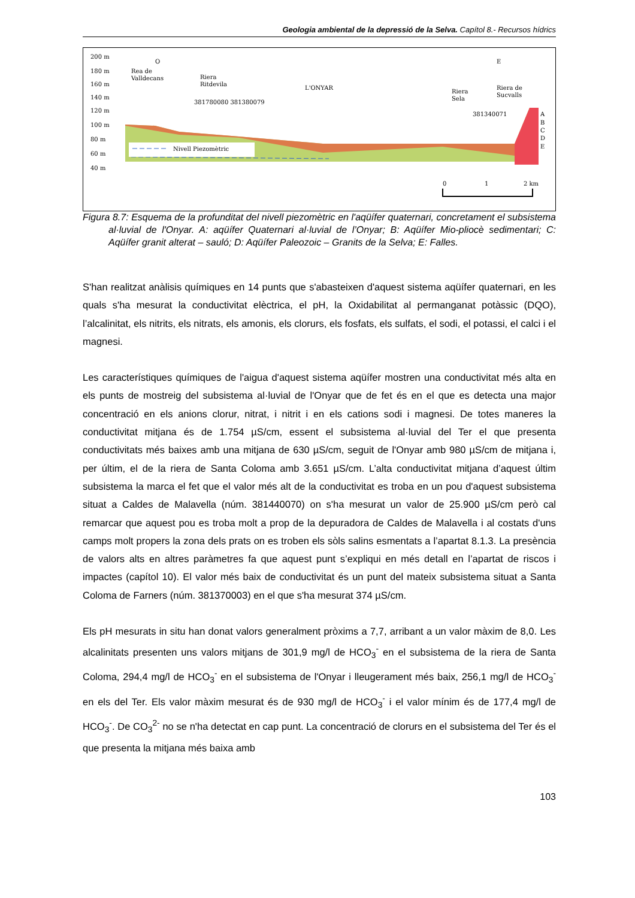Geologia ambiental de la depressió de la Selva. Capítol 8.- Recursos hídrics
200 m
180 m
160 m
140 m
120 m
100 m
80 m
60 m
40 m
O
E
Rea de
Valldecans
Riera
Ritdevila
L'ONYAR
Riera
Sela
Riera de
Sucvalls
381780080 381380079
381340071
Nivell Piezomètric
A
B
C
D
E
0
1
2 km
Figura 8.7: Esquema de la profunditat del nivell piezomètric en l'aqüífer quaternari, concretament el subsistema al·luvial de l'Onyar. A: aqüífer Quaternari al·luvial de l’Onyar; B: Aqüífer Mio-pliocè sedimentari; C: Aqüífer granit alterat – sauló; D: Aqüífer Paleozoic – Granits de la Selva; E: Falles.
S'han realitzat anàlisis químiques en 14 punts que s'abasteixen d'aquest sistema aqüífer quaternari, en les quals s'ha mesurat la conductivitat elèctrica, el pH, la Oxidabilitat al permanganat potàssic (DQO), l’alcalinitat, els nitrits, els nitrats, els amonis, els clorurs, els fosfats, els sulfats, el sodi, el potassi, el calci i el magnesi.
Les característiques químiques de l'aigua d'aquest sistema aqüífer mostren una conductivitat més alta en els punts de mostreig del subsistema al·luvial de l'Onyar que de fet és en el que es detecta una major concentració en els anions clorur, nitrat, i nitrit i en els cations sodi i magnesi. De totes maneres la conductivitat mitjana és de 1.754 µS/cm, essent el subsistema al·luvial del Ter el que presenta conductivitats més baixes amb una mitjana de 630 µS/cm, seguit de l'Onyar amb 980 µS/cm de mitjana i, per últim, el de la riera de Santa Coloma amb 3.651 µS/cm. L’alta conductivitat mitjana d’aquest últim subsistema la marca el fet que el valor més alt de la conductivitat es troba en un pou d'aquest subsistema situat a Caldes de Malavella (núm. 381440070) on s'ha mesurat un valor de 25.900 µS/cm però cal remarcar que aquest pou es troba molt a prop de la depuradora de Caldes de Malavella i al costats d'uns camps molt propers la zona dels prats on es troben els sòls salins esmentats a l’apartat 8.1.3. La presència de valors alts en altres paràmetres fa que aquest punt s’expliqui en més detall en l’apartat de riscos i impactes (capítol 10). El valor més baix de conductivitat és un punt del mateix subsistema situat a Santa Coloma de Farners (núm. 381370003) en el que s'ha mesurat 374 µS/cm.
Els pH mesurats in situ han donat valors generalment pròxims a 7,7, arribant a un valor màxim de 8,0. Les alcalinitats presenten uns valors mitjans de 301,9 mg/l de HCO<sub>3</sub><sup>-</sup> en el subsistema de la riera de Santa Coloma, 294,4 mg/l de HCO<sub>3</sub><sup>-</sup> en el subsistema de l'Onyar i lleugerament més baix, 256,1 mg/l de HCO<sub>3</sub><sup>-</sup> en els del Ter. Els valor màxim mesurat és de 930 mg/l de HCO<sub>3</sub><sup>-</sup> i el valor mínim és de 177,4 mg/l de HCO<sub>3</sub><sup>-</sup>. De CO<sub>3</sub><sup>2-</sup> no se n'ha detectat en cap punt. La concentració de clorurs en el subsistema del Ter és el que presenta la mitjana més baixa amb
103